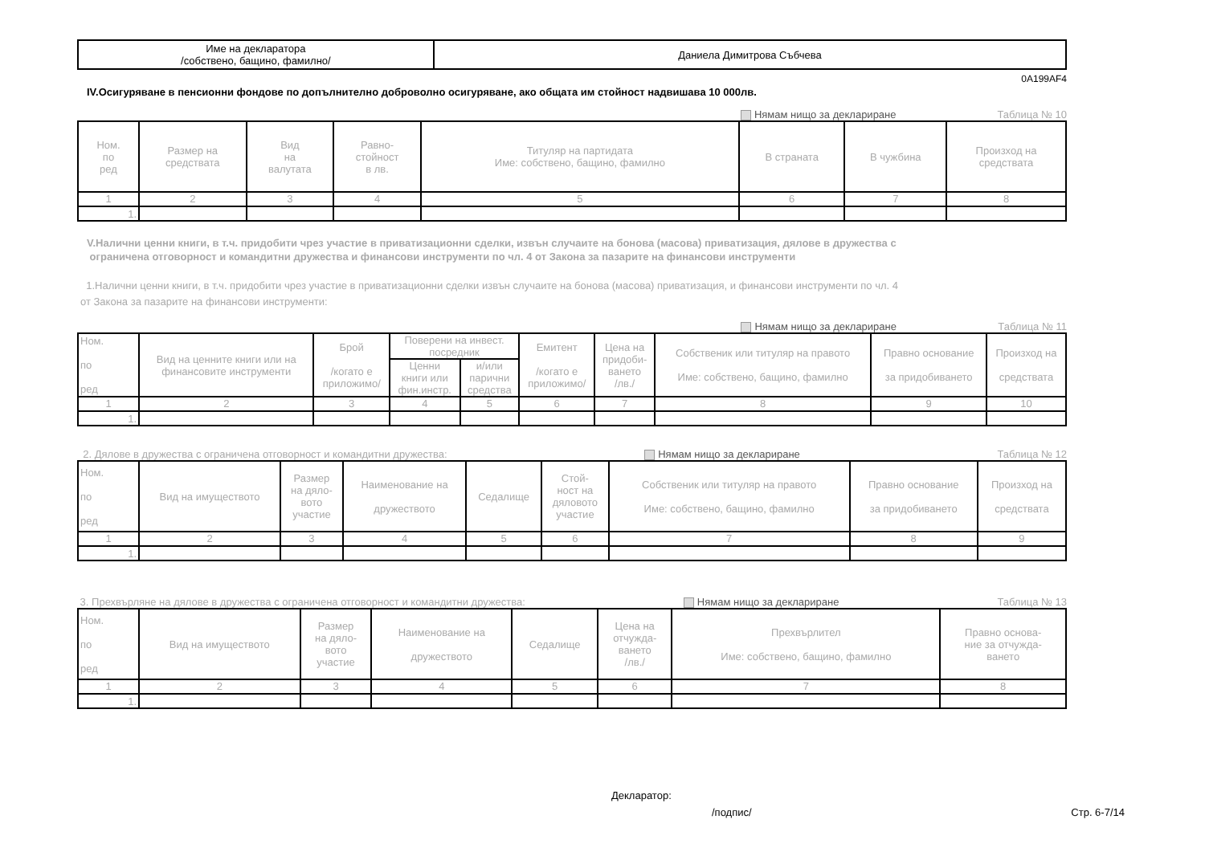| Име на декларатора /собствено, бащино, фамилно/ | Даниела Димитрова Събчева |
0A199AF4
IV.Осигуряване в пенсионни фондове по допълнително доброволно осигуряване, ако общата им стойност надвишава 10 000лв.
Нямам нищо за деклариране Таблица № 10
| Ном. по ред | Размер на средствата | Вид на валутата | Равно- стойност в лв. | Титуляр на партидата Име: собствено, бащино, фамилно | В страната | В чужбина | Произход на средствата |
| --- | --- | --- | --- | --- | --- | --- | --- |
| 1 | 2 | 3 | 4 | 5 | 6 | 7 | 8 |
| 1. | | | | | | | |
V.Налични ценни книги, в т.ч. придобити чрез участие в приватизационни сделки, извън случаите на бонова (масова) приватизация, дялове в дружества с
ограничена отговорност и командитни дружества и финансови инструменти по чл. 4 от Закона за пазарите на финансови инструменти
1.Налични ценни книги, в т.ч. придобити чрез участие в приватизационни сделки извън случаите на бонова (масова) приватизация, и финансови инструменти по чл. 4
от Закона за пазарите на финансови инструменти:
Нямам нищо за деклариране Таблица № 11
| Ном. по ред | Вид на ценните книги или на финансовите инструменти | Брой /когато е приложимо/ | Поверени на инвест. посредник | | Емитент /когато е приложимо/ | Цена на придоби- ването /лв./ | Собственик или титуляр на правото Име: собствено, бащино, фамилно | Правно основание за придобиването | Произход на средствата |
| --- | --- | --- | --- | --- | --- | --- | --- | --- | --- |
| | | | Ценни книги или фин.инстр. | и/или парични средства | | | | | |
| 1 | 2 | 3 | 4 | 5 | 6 | 7 | 8 | 9 | 10 |
| 1. | | | | | | | | | |
2. Дялове в дружества с ограничена отговорност и командитни дружества: Нямам нищо за деклариране Таблица № 12
| Ном. по ред | Вид на имуществото | Размер на дяло- вото участие | Наименование на дружеството | Седалище | Стой- ност на дяловото участие | Собственик или титуляр на правото Име: собствено, бащино, фамилно | Правно основание за придобиването | Произход на средствата |
| --- | --- | --- | --- | --- | --- | --- | --- | --- |
| 1 | 2 | 3 | 4 | 5 | 6 | 7 | 8 | 9 |
| 1. | | | | | | | | |
3. Прехвърляне на дялове в дружества с ограничена отговорност и командитни дружества: Нямам нищо за деклариране Таблица № 13
| Ном. по ред | Вид на имуществото | Размер на дяло- вото участие | Наименование на дружеството | Седалище | Цена на отчужда- ването /лв./ | Прехвърлител Име: собствено, бащино, фамилно | Правно основа- ние за отчужда- ването |
| --- | --- | --- | --- | --- | --- | --- | --- |
| 1 | 2 | 3 | 4 | 5 | 6 | 7 | 8 |
| 1. | | | | | | | |
Декларатор:
/подпис/ Стр. 6-7/14